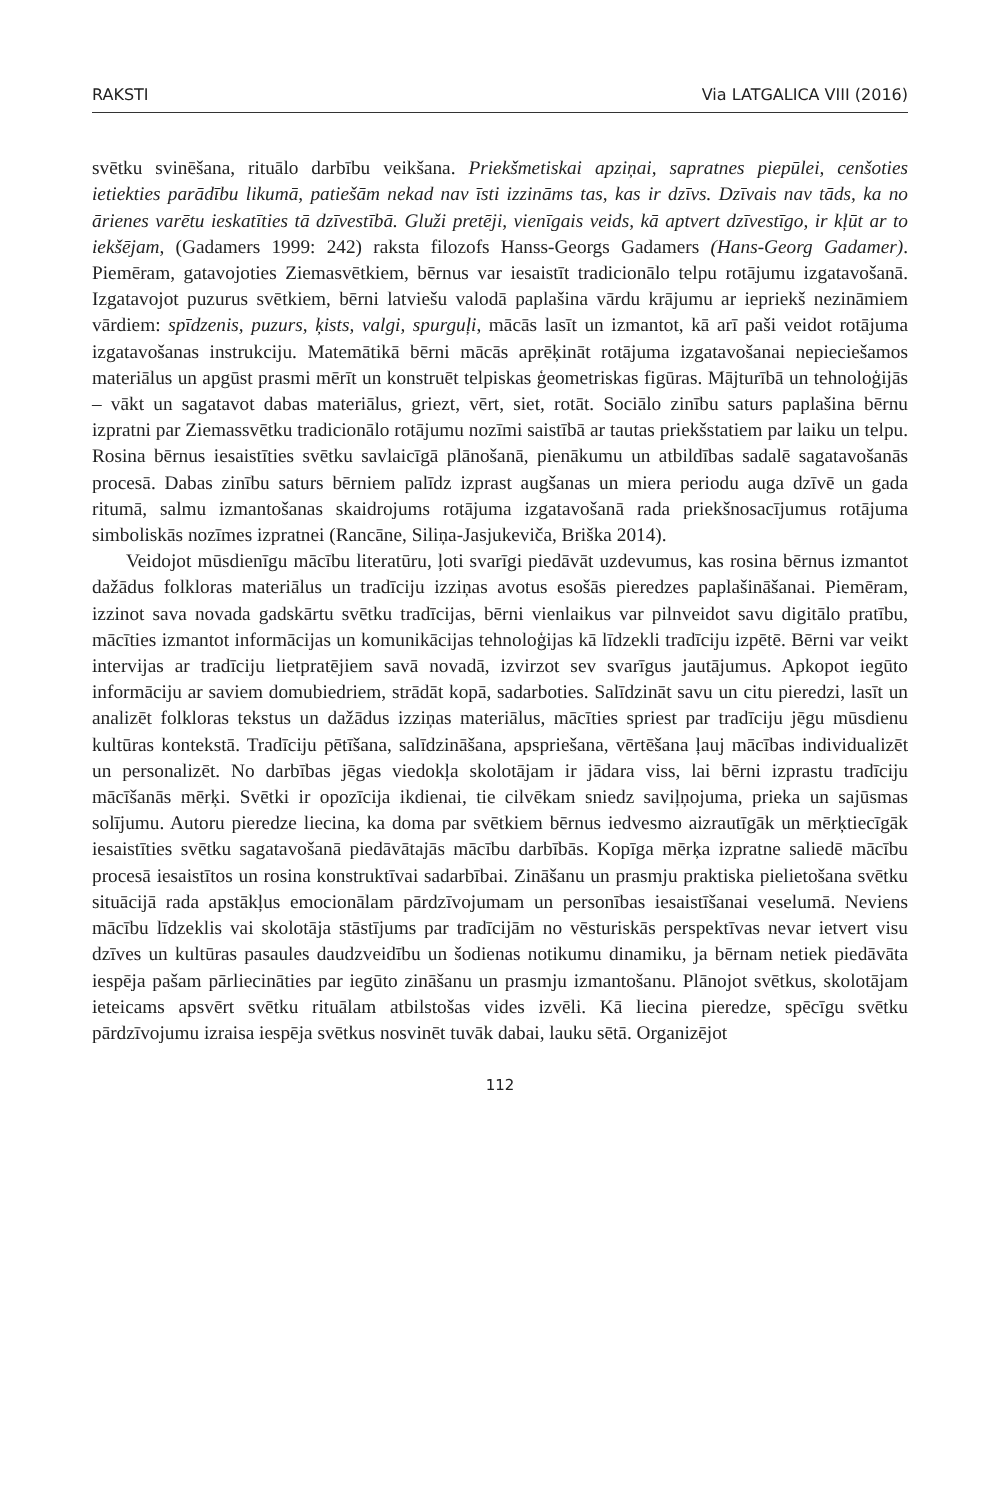RAKSTI Via LATGALICA VIII (2016)
svētku svinēšana, rituālo darbību veikšana. Priekšmetiskai apziņai, sapratnes piepūlei, cenšoties ietiekties parādību likumā, patiešām nekad nav īsti izzināms tas, kas ir dzīvs. Dzīvais nav tāds, ka no ārienes varētu ieskatīties tā dzīvestībā. Gluži pretēji, vienīgais veids, kā aptvert dzīvestīgo, ir kļūt ar to iekšējam, (Gadamers 1999: 242) raksta filozofs Hanss-Georgs Gadamers (Hans-Georg Gadamer). Piemēram, gatavojoties Ziemasvētkiem, bērnus var iesaistīt tradicionālo telpu rotājumu izgatavošanā. Izgatavojot puzurus svētkiem, bērni latviešu valodā paplašina vārdu krājumu ar iepriekš nezināmiem vārdiem: spīdzenis, puzurs, ķists, valgi, spurguļi, mācās lasīt un izmantot, kā arī paši veidot rotājuma izgatavošanas instrukciju. Matemātikā bērni mācās aprēķināt rotājuma izgatavošanai nepieciešamos materiālus un apgūst prasmi mērīt un konstruēt telpiskas ģeometriskas figūras. Mājturībā un tehnoloģijās – vākt un sagatavot dabas materiālus, griezt, vērt, siet, rotāt. Sociālo zinību saturs paplašina bērnu izpratni par Ziemassvētku tradicionālo rotājumu nozīmi saistībā ar tautas priekšstatiem par laiku un telpu. Rosina bērnus iesaistīties svētku savlaicīgā plānošanā, pienākumu un atbildības sadalē sagatavošanās procesā. Dabas zinību saturs bērniem palīdz izprast augšanas un miera periodu auga dzīvē un gada ritumā, salmu izmantošanas skaidrojums rotājuma izgatavošanā rada priekšnosacījumus rotājuma simboliskās nozīmes izpratnei (Rancāne, Siliņa-Jasjukeviča, Briška 2014).
Veidojot mūsdienīgu mācību literatūru, ļoti svarīgi piedāvāt uzdevumus, kas rosina bērnus izmantot dažādus folkloras materiālus un tradīciju izziņas avotus esošās pieredzes paplašināšanai. Piemēram, izzinot sava novada gadskārtu svētku tradīcijas, bērni vienlaikus var pilnveidot savu digitālo pratību, mācīties izmantot informācijas un komunikācijas tehnoloģijas kā līdzekli tradīciju izpētē. Bērni var veikt intervijas ar tradīciju lietpratējiem savā novadā, izvirzot sev svarīgus jautājumus. Apkopot iegūto informāciju ar saviem domubiedriem, strādāt kopā, sadarboties. Salīdzināt savu un citu pieredzi, lasīt un analizēt folkloras tekstus un dažādus izziņas materiālus, mācīties spriest par tradīciju jēgu mūsdienu kultūras kontekstā. Tradīciju pētīšana, salīdzināšana, apspriešana, vērtēšana ļauj mācības individualizēt un personalizēt. No darbības jēgas viedokļa skolotājam ir jādara viss, lai bērni izprastu tradīciju mācīšanās mērķi. Svētki ir opozīcija ikdienai, tie cilvēkam sniedz saviļņojuma, prieka un sajūsmas solījumu. Autoru pieredze liecina, ka doma par svētkiem bērnus iedvesmo aizrautīgāk un mērķtiecīgāk iesaistīties svētku sagatavošanā piedāvātajās mācību darbībās. Kopīga mērķa izpratne saliedē mācību procesā iesaistītos un rosina konstruktīvai sadarbībai. Zināšanu un prasmju praktiska pielietošana svētku situācijā rada apstākļus emocionālam pārdzīvojumam un personības iesaistīšanai veselumā. Neviens mācību līdzeklis vai skolotāja stāstījums par tradīcijām no vēsturiskās perspektīvas nevar ietvert visu dzīves un kultūras pasaules daudzveidību un šodienas notikumu dinamiku, ja bērnam netiek piedāvāta iespēja pašam pārliecināties par iegūto zināšanu un prasmju izmantošanu. Plānojot svētkus, skolotājam ieteicams apsvērt svētku rituālam atbilstošas vides izvēli. Kā liecina pieredze, spēcīgu svētku pārdzīvojumu izraisa iespēja svētkus nosvinēt tuvāk dabai, lauku sētā. Organizējot
112